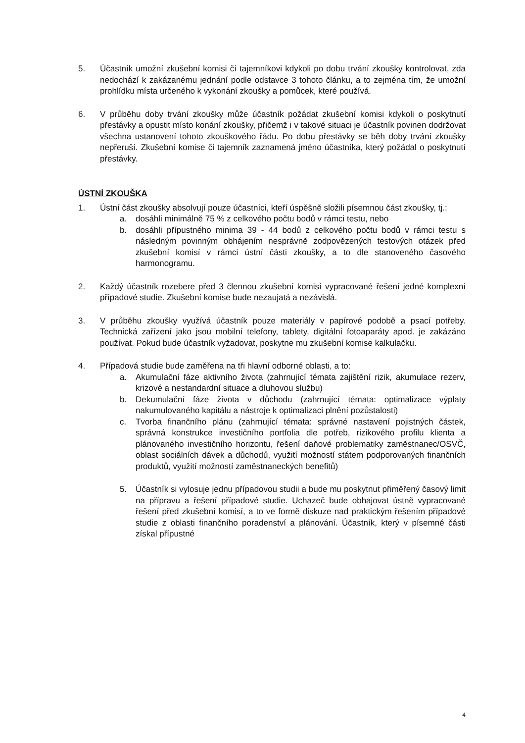5. Účastník umožní zkušební komisi čí tajemníkovi kdykoli po dobu trvání zkoušky kontrolovat, zda nedochází k zakázanému jednání podle odstavce 3 tohoto článku, a to zejména tím, že umožní prohlídku místa určeného k vykonání zkoušky a pomůcek, které používá.
6. V průběhu doby trvání zkoušky může účastník požádat zkušební komisi kdykoli o poskytnutí přestávky a opustit místo konání zkoušky, přičemž i v takové situaci je účastník povinen dodržovat všechna ustanovení tohoto zkouškového řádu. Po dobu přestávky se běh doby trvání zkoušky nepřeruší. Zkušební komise či tajemník zaznamená jméno účastníka, který požádal o poskytnutí přestávky.
ÚSTNÍ ZKOUŠKA
1. Ústní část zkoušky absolvují pouze účastníci, kteří úspěšně složili písemnou část zkoušky, tj.:
a. dosáhli minimálně 75 % z celkového počtu bodů v rámci testu, nebo
b. dosáhli přípustného minima 39 - 44 bodů z celkového počtu bodů v rámci testu s následným povinným obhájením nesprávně zodpovězených testových otázek před zkušební komisí v rámci ústní části zkoušky, a to dle stanoveného časového harmonogramu.
2. Každý účastník rozebere před 3 člennou zkušební komisí vypracované řešení jedné komplexní případové studie. Zkušební komise bude nezaujatá a nezávislá.
3. V průběhu zkoušky využívá účastník pouze materiály v papírové podobě a psací potřeby. Technická zařízení jako jsou mobilní telefony, tablety, digitální fotoaparáty apod. je zakázáno používat. Pokud bude účastník vyžadovat, poskytne mu zkušební komise kalkulačku.
4. Případová studie bude zaměřena na tři hlavní odborné oblasti, a to:
a. Akumulační fáze aktivního života (zahrnující témata zajištění rizik, akumulace rezerv, krizové a nestandardní situace a dluhovou službu)
b. Dekumulační fáze života v důchodu (zahrnující témata: optimalizace výplaty nakumulovaného kapitálu a nástroje k optimalizaci plnění pozůstalosti)
c. Tvorba finančního plánu (zahrnující témata: správné nastavení pojistných částek, správná konstrukce investičního portfolia dle potřeb, rizikového profilu klienta a plánovaného investičního horizontu, řešení daňové problematiky zaměstnanec/OSVČ, oblast sociálních dávek a důchodů, využití možností státem podporovaných finančních produktů, využití možností zaměstnaneckých benefitů)
5. Účastník si vylosuje jednu případovou studii a bude mu poskytnut přiměřený časový limit na přípravu a řešení případové studie. Uchazeč bude obhajovat ústně vypracované řešení před zkušební komisí, a to ve formě diskuze nad praktickým řešením případové studie z oblasti finančního poradenství a plánování. Účastník, který v písemné části získal přípustné
4